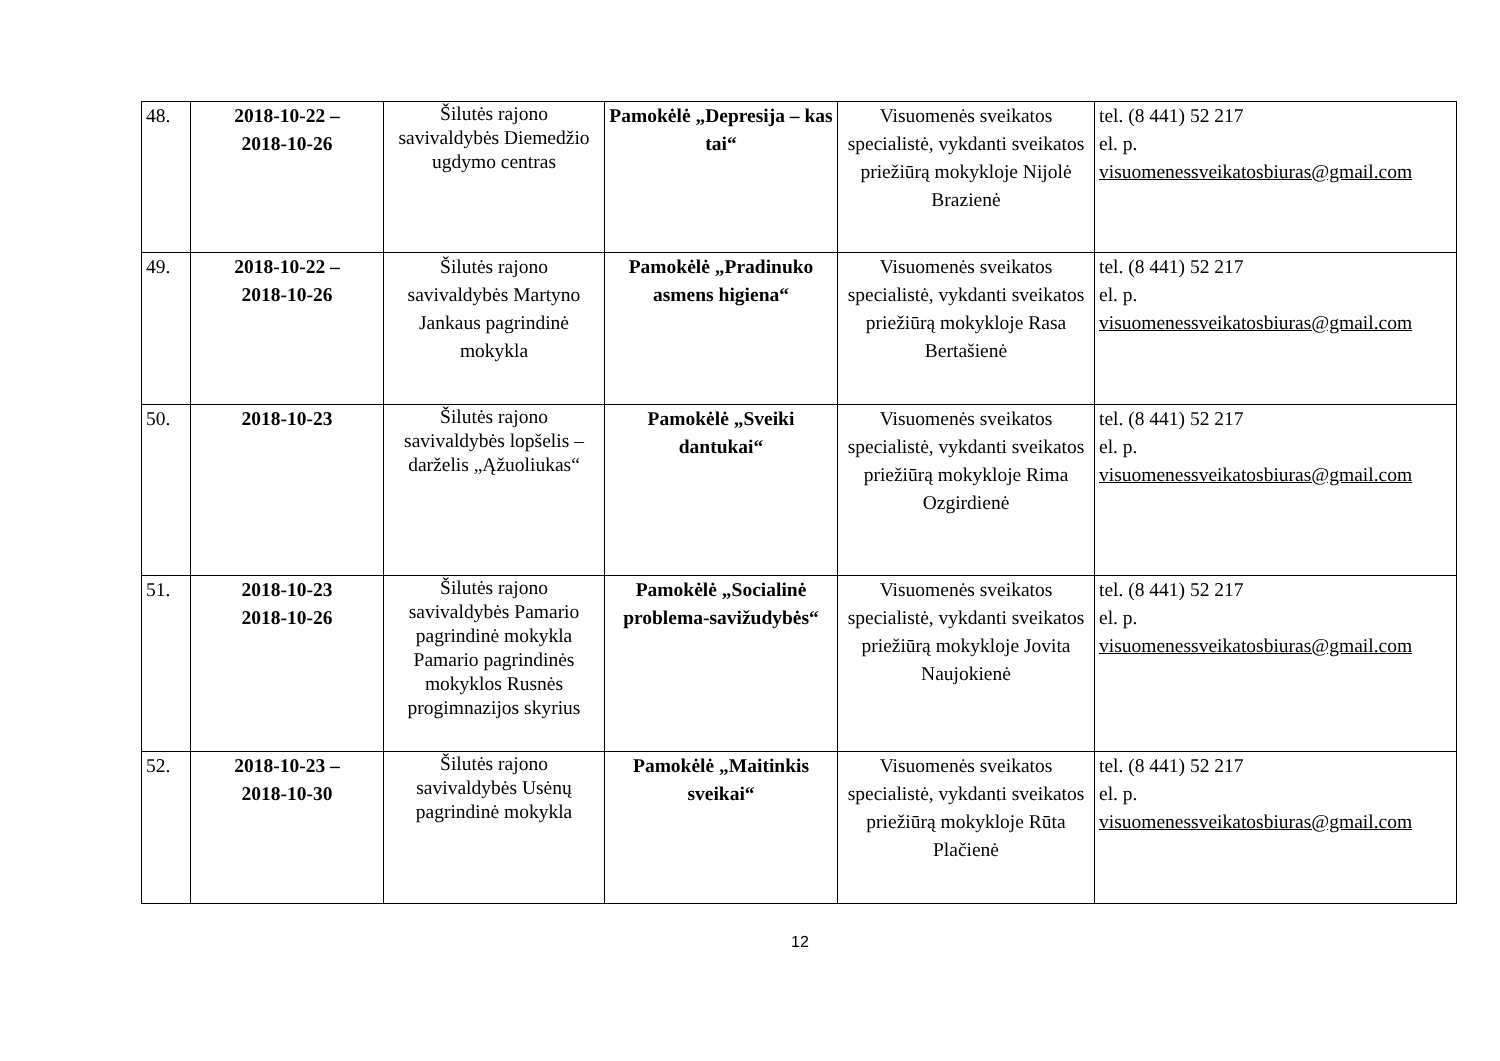| 48. | 2018-10-22 – 2018-10-26 | Šilutės rajono savivaldybės Diemedžio ugdymo centras | Pamokėlė „Depresija – kas tai“ | Visuomenės sveikatos specialistė, vykdanti sveikatos priežiūrą mokykloje Nijolė Brazienė | tel. (8 441) 52 217 el. p. visuomenessveikatosbiuras@gmail.com |
| 49. | 2018-10-22 – 2018-10-26 | Šilutės rajono savivaldybės Martyno Jankaus pagrindinė mokykla | Pamokėlė „Pradinuko asmens higiena“ | Visuomenės sveikatos specialistė, vykdanti sveikatos priežiūrą mokykloje Rasa Bertašienė | tel. (8 441) 52 217 el. p. visuomenessveikatosbiuras@gmail.com |
| 50. | 2018-10-23 | Šilutės rajono savivaldybės lopšelis – darželis „Ąžuoliukas“ | Pamokėlė „Sveiki dantukai“ | Visuomenės sveikatos specialistė, vykdanti sveikatos priežiūrą mokykloje Rima Ozgirdienė | tel. (8 441) 52 217 el. p. visuomenessveikatosbiuras@gmail.com |
| 51. | 2018-10-23 2018-10-26 | Šilutės rajono savivaldybės Pamario pagrindinė mokykla Pamario pagrindinės mokyklos Rusnės progimnazijos skyrius | Pamokėlė „Socialinė problema-savižudybės“ | Visuomenės sveikatos specialistė, vykdanti sveikatos priežiūrą mokykloje Jovita Naujokienė | tel. (8 441) 52 217 el. p. visuomenessveikatosbiuras@gmail.com |
| 52. | 2018-10-23 – 2018-10-30 | Šilutės rajono savivaldybės Usėnų pagrindinė mokykla | Pamokėlė „Maitinkis sveikai“ | Visuomenės sveikatos specialistė, vykdanti sveikatos priežiūrą mokykloje Rūta Plačienė | tel. (8 441) 52 217 el. p. visuomenessveikatosbiuras@gmail.com |
12